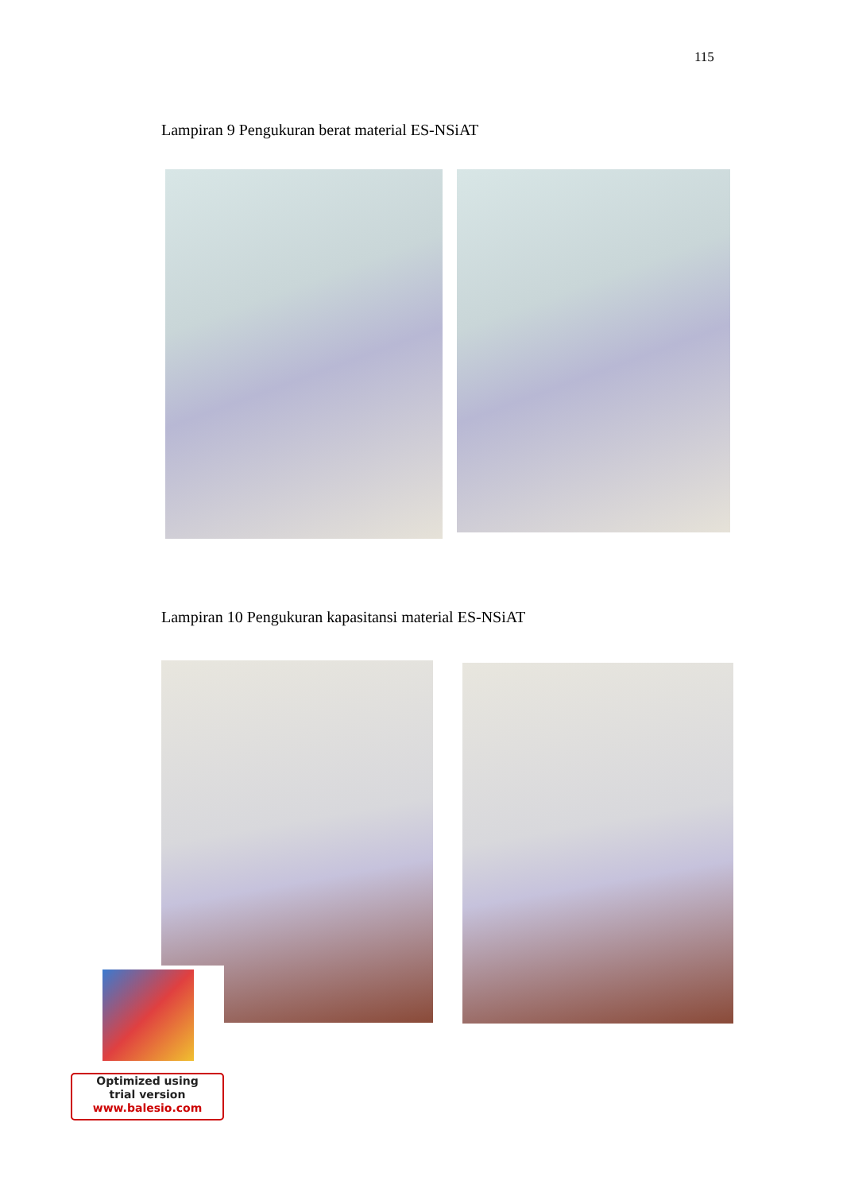115
Lampiran 9 Pengukuran berat material ES-NSiAT
Lampiran 10 Pengukuran kapasitansi material ES-NSiAT
Optimized using
trial version
www.balesio.com